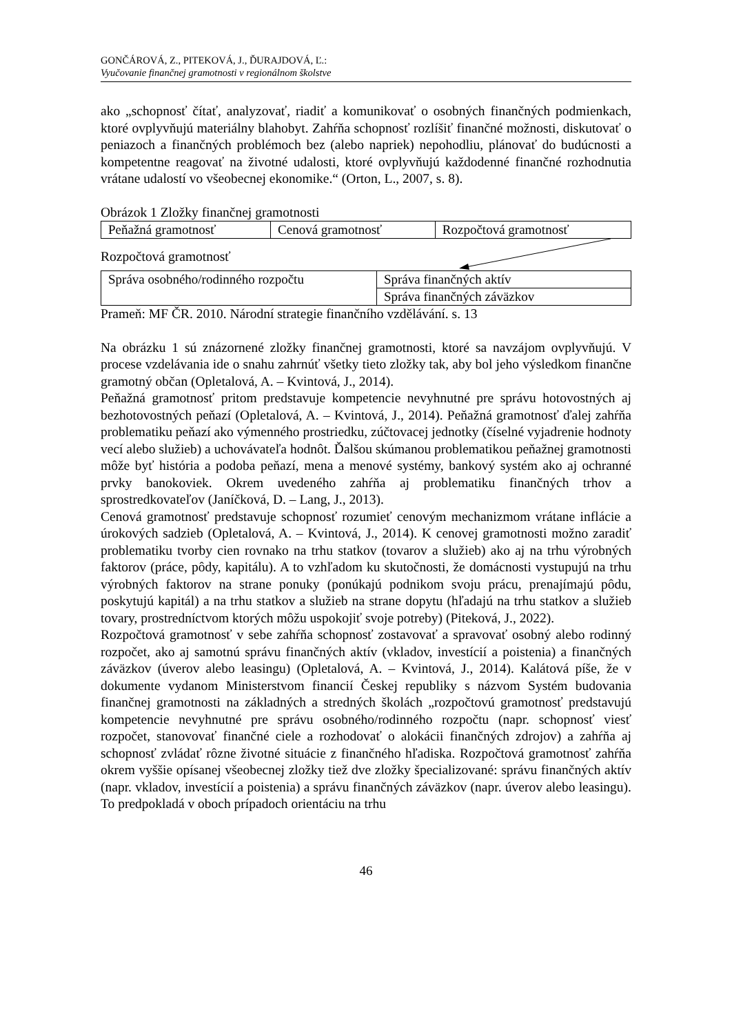GONČÁROVÁ, Z., PITEKOVÁ, J., ĎURAJDOVÁ, Ľ.:
Vyučovanie finančnej gramotnosti v regionálnom školstve
ako „schopnosť čítať, analyzovať, riadiť a komunikovať o osobných finančných podmienkach, ktoré ovplyvňujú materiálny blahobyt. Zahŕňa schopnosť rozlíšiť finančné možnosti, diskutovať o peniazoch a finančných problémoch bez (alebo napriek) nepohodliu, plánovať do budúcnosti a kompetentne reagovať na životné udalosti, ktoré ovplyvňujú každodenné finančné rozhodnutia vrátane udalostí vo všeobecnej ekonomike.“ (Orton, L., 2007, s. 8).
Obrázok 1 Zložky finančnej gramotnosti
| Peňažná gramotnosť | Cenová gramotnosť | Rozpočtová gramotnosť |
Rozpočtová gramotnosť
| Správa osobného/rodinného rozpočtu | Správa finančných aktív |
| | Správa finančných záväzkov |
Prameň: MF ČR. 2010. Národní strategie finančního vzdělávání. s. 13
Na obrázku 1 sú znázornené zložky finančnej gramotnosti, ktoré sa navzájom ovplyvňujú. V procese vzdelávania ide o snahu zahrnúť všetky tieto zložky tak, aby bol jeho výsledkom finančne gramotný občan (Opletalová, A. – Kvintová, J., 2014).
Peňažná gramotnosť pritom predstavuje kompetencie nevyhnutné pre správu hotovostných aj bezhotovostných peňazí (Opletalová, A. – Kvintová, J., 2014). Peňažná gramotnosť ďalej zahŕňa problematiku peňazí ako výmenného prostriedku, zúčtovacej jednotky (číselné vyjadrenie hodnoty vecí alebo služieb) a uchovávateľa hodnôt. Ďalšou skúmanou problematikou peňažnej gramotnosti môže byť história a podoba peňazí, mena a menové systémy, bankový systém ako aj ochranné prvky banokoviek. Okrem uvedeného zahŕňa aj problematiku finančných trhov a sprostredkovateľov (Janíčková, D. – Lang, J., 2013).
Cenová gramotnosť predstavuje schopnosť rozumieť cenovým mechanizmom vrátane inflácie a úrokových sadzieb (Opletalová, A. – Kvintová, J., 2014). K cenovej gramotnosti možno zaradiť problematiku tvorby cien rovnako na trhu statkov (tovarov a služieb) ako aj na trhu výrobných faktorov (práce, pôdy, kapitálu). A to vzhľadom ku skutočnosti, že domácnosti vystupujú na trhu výrobných faktorov na strane ponuky (ponúkajú podnikom svoju prácu, prenajímajú pôdu, poskytujú kapitál) a na trhu statkov a služieb na strane dopytu (hľadajú na trhu statkov a služieb tovary, prostredníctvom ktorých môžu uspokojiť svoje potreby) (Piteková, J., 2022).
Rozpočtová gramotnosť v sebe zahŕňa schopnosť zostavovať a spravovať osobný alebo rodinný rozpočet, ako aj samotnú správu finančných aktív (vkladov, investícií a poistenia) a finančných záväzkov (úverov alebo leasingu) (Opletalová, A. – Kvintová, J., 2014). Kalátová píše, že v dokumente vydanom Ministerstvom financií Českej republiky s názvom Systém budovania finančnej gramotnosti na základných a stredných školách „rozpočtovú gramotnosť predstavujú kompetencie nevyhnutné pre správu osobného/rodinného rozpočtu (napr. schopnosť viesť rozpočet, stanovovať finančné ciele a rozhodovať o alokácii finančných zdrojov) a zahŕňa aj schopnosť zvládať rôzne životné situácie z finančného hľadiska. Rozpočtová gramotnosť zahŕňa okrem vyššie opísanej všeobecnej zložky tiež dve zložky špecializované: správu finančných aktív (napr. vkladov, investícií a poistenia) a správu finančných záväzkov (napr. úverov alebo leasingu). To predpokladá v oboch prípadoch orientáciu na trhu
46